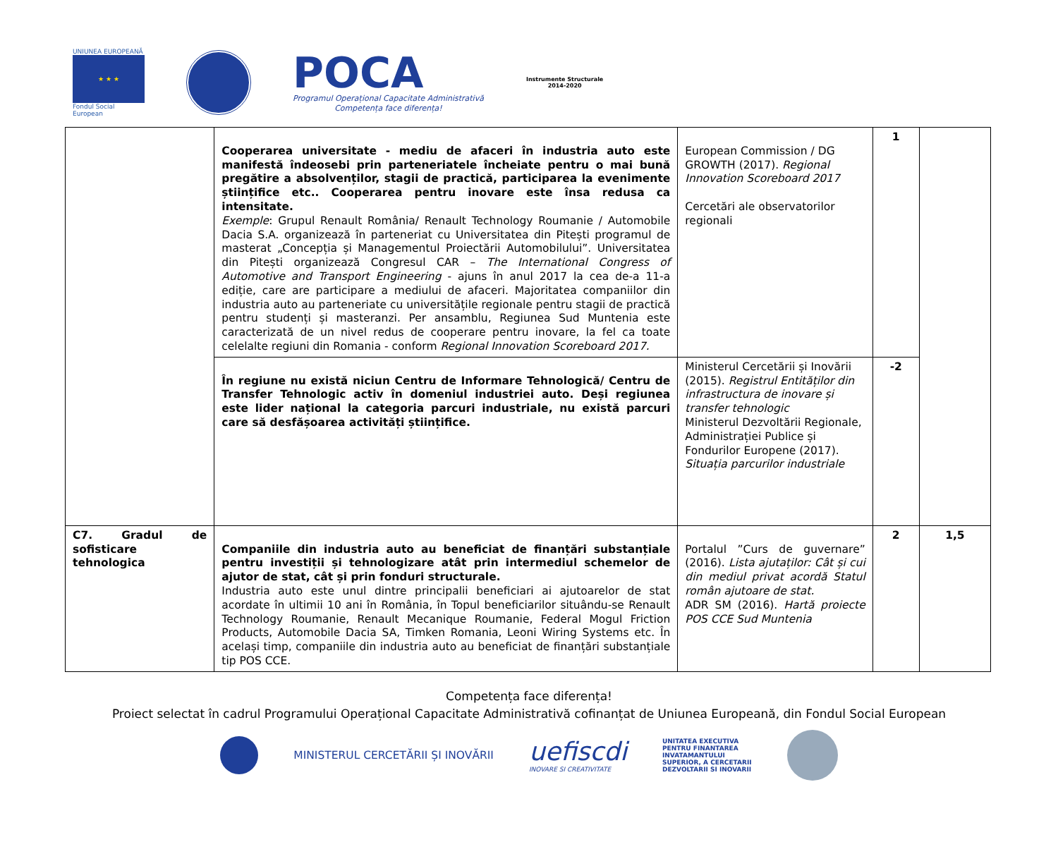UNIUNEA EUROPEANĂ
★ ★ ★
Fondul Social European
POCA
Programul Operațional Capacitate Administrativă
Competența face diferența!
Instrumente Structurale
2014-2020
| | Cooperarea universitate - mediu de afaceri în industria auto este manifestă îndeosebi prin parteneriatele încheiate pentru o mai bună pregătire a absolvenților, stagii de practică, participarea la evenimente științifice etc.. Cooperarea pentru inovare este însa redusa ca intensitate. Exemple : Grupul Renault România/ Renault Technology Roumanie / Automobile Dacia S.A. organizează în parteneriat cu Universitatea din Pitești programul de masterat „Concepția și Managementul Proiectării Automobilului”. Universitatea din Pitești organizează Congresul CAR – The International Congress of Automotive and Transport Engineering - ajuns în anul 2017 la cea de-a 11-a ediție, care are participare a mediului de afaceri. Majoritatea companiilor din industria auto au parteneriate cu universitățile regionale pentru stagii de practică pentru studenți și masteranzi. Per ansamblu, Regiunea Sud Muntenia este caracterizată de un nivel redus de cooperare pentru inovare, la fel ca toate celelalte regiuni din Romania - conform Regional Innovation Scoreboard 2017. | European Commission / DG GROWTH (2017). Regional Innovation Scoreboard 2017 Cercetări ale observatorilor regionali | 1 | |
| | În regiune nu există niciun Centru de Informare Tehnologică/ Centru de Transfer Tehnologic activ în domeniul industriei auto. Deși regiunea este lider național la categoria parcuri industriale, nu există parcuri care să desfășoarea activități științifice. | Ministerul Cercetării și Inovării (2015). Registrul Entităților din infrastructura de inovare și transfer tehnologic Ministerul Dezvoltării Regionale, Administrației Publice și Fondurilor Europene (2017). Situația parcurilor industriale | -2 | |
| C7. Gradul de sofisticare tehnologica | Companiile din industria auto au beneficiat de finanțări substanțiale pentru investiții și tehnologizare atât prin intermediul schemelor de ajutor de stat, cât și prin fonduri structurale. Industria auto este unul dintre principalii beneficiari ai ajutoarelor de stat acordate în ultimii 10 ani în România, în Topul beneficiarilor situându-se Renault Technology Roumanie, Renault Mecanique Roumanie, Federal Mogul Friction Products, Automobile Dacia SA, Timken Romania, Leoni Wiring Systems etc. În același timp, companiile din industria auto au beneficiat de finanțări substanțiale tip POS CCE. | Portalul ”Curs de guvernare” (2016). Lista ajutaților: Cât și cui din mediul privat acordă Statul român ajutoare de stat. ADR SM (2016). Hartă proiecte POS CCE Sud Muntenia | 2 | 1,5 |
Competența face diferența!
Proiect selectat în cadrul Programului Operațional Capacitate Administrativă cofinanțat de Uniunea Europeană, din Fondul Social European
MINISTERUL CERCETĂRII ȘI INOVĂRII
uefiscdi
INOVARE SI CREATIVITATE
UNITATEA EXECUTIVA
PENTRU FINANTAREA
INVATAMANTULUI
SUPERIOR, A CERCETARII
DEZVOLTARII SI INOVARII